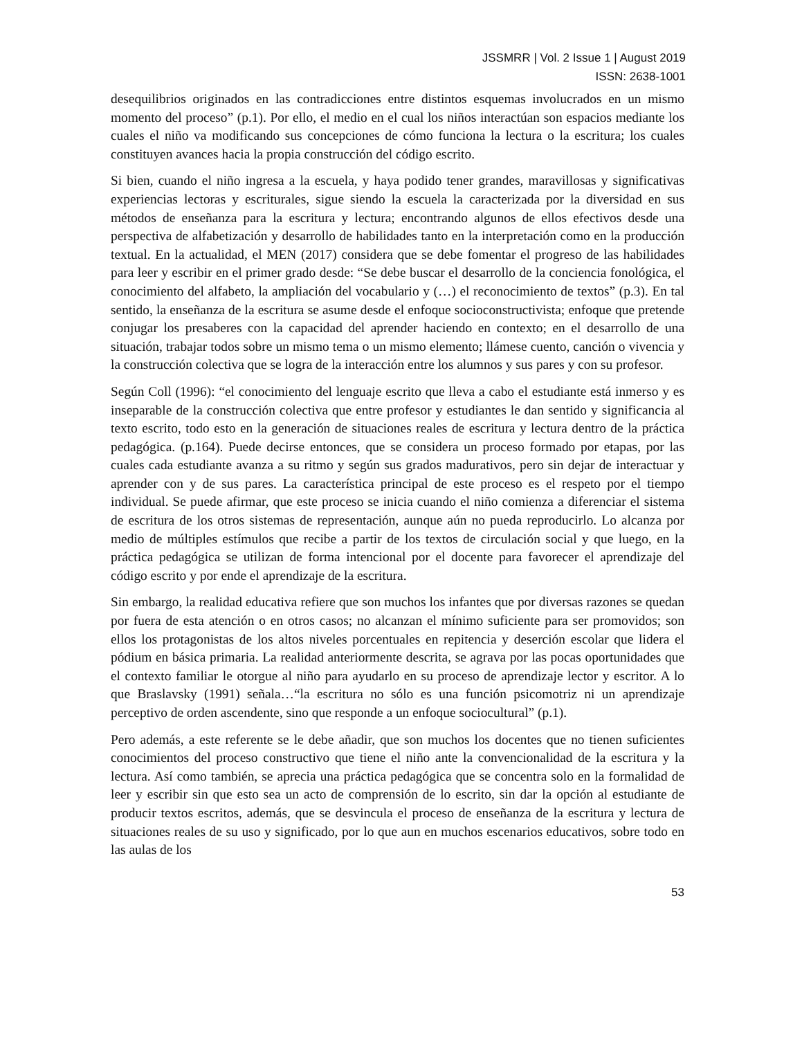JSSMRR | Vol. 2 Issue 1 | August 2019
ISSN: 2638-1001
desequilibrios originados en las contradicciones entre distintos esquemas involucrados en un mismo momento del proceso” (p.1). Por ello, el medio en el cual los niños interactúan son espacios mediante los cuales el niño va modificando sus concepciones de cómo funciona la lectura o la escritura; los cuales constituyen avances hacia la propia construcción del código escrito.
Si bien, cuando el niño ingresa a la escuela, y haya podido tener grandes, maravillosas y significativas experiencias lectoras y escriturales, sigue siendo la escuela la caracterizada por la diversidad en sus métodos de enseñanza para la escritura y lectura; encontrando algunos de ellos efectivos desde una perspectiva de alfabetización y desarrollo de habilidades tanto en la interpretación como en la producción textual. En la actualidad, el MEN (2017) considera que se debe fomentar el progreso de las habilidades para leer y escribir en el primer grado desde: “Se debe buscar el desarrollo de la conciencia fonológica, el conocimiento del alfabeto, la ampliación del vocabulario y (…) el reconocimiento de textos” (p.3). En tal sentido, la enseñanza de la escritura se asume desde el enfoque socioconstructivista; enfoque que pretende conjugar los presaberes con la capacidad del aprender haciendo en contexto; en el desarrollo de una situación, trabajar todos sobre un mismo tema o un mismo elemento; llámese cuento, canción o vivencia y la construcción colectiva que se logra de la interacción entre los alumnos y sus pares y con su profesor.
Según Coll (1996): “el conocimiento del lenguaje escrito que lleva a cabo el estudiante está inmerso y es inseparable de la construcción colectiva que entre profesor y estudiantes le dan sentido y significancia al texto escrito, todo esto en la generación de situaciones reales de escritura y lectura dentro de la práctica pedagógica. (p.164). Puede decirse entonces, que se considera un proceso formado por etapas, por las cuales cada estudiante avanza a su ritmo y según sus grados madurativos, pero sin dejar de interactuar y aprender con y de sus pares. La característica principal de este proceso es el respeto por el tiempo individual. Se puede afirmar, que este proceso se inicia cuando el niño comienza a diferenciar el sistema de escritura de los otros sistemas de representación, aunque aún no pueda reproducirlo. Lo alcanza por medio de múltiples estímulos que recibe a partir de los textos de circulación social y que luego, en la práctica pedagógica se utilizan de forma intencional por el docente para favorecer el aprendizaje del código escrito y por ende el aprendizaje de la escritura.
Sin embargo, la realidad educativa refiere que son muchos los infantes que por diversas razones se quedan por fuera de esta atención o en otros casos; no alcanzan el mínimo suficiente para ser promovidos; son ellos los protagonistas de los altos niveles porcentuales en repitencia y deserción escolar que lidera el pódium en básica primaria. La realidad anteriormente descrita, se agrava por las pocas oportunidades que el contexto familiar le otorgue al niño para ayudarlo en su proceso de aprendizaje lector y escritor. A lo que Braslavsky (1991) señala…“la escritura no sólo es una función psicomotriz ni un aprendizaje perceptivo de orden ascendente, sino que responde a un enfoque sociocultural” (p.1).
Pero además, a este referente se le debe añadir, que son muchos los docentes que no tienen suficientes conocimientos del proceso constructivo que tiene el niño ante la convencionalidad de la escritura y la lectura. Así como también, se aprecia una práctica pedagógica que se concentra solo en la formalidad de leer y escribir sin que esto sea un acto de comprensión de lo escrito, sin dar la opción al estudiante de producir textos escritos, además, que se desvincula el proceso de enseñanza de la escritura y lectura de situaciones reales de su uso y significado, por lo que aun en muchos escenarios educativos, sobre todo en las aulas de los
53